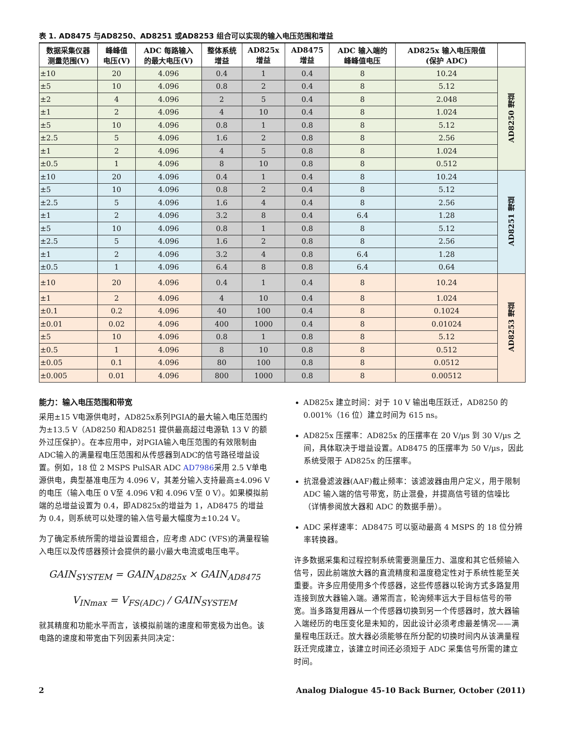表 1. AD8475 与AD8250、AD8251 或AD8253 组合可以实现的输入电压范围和增益
| 数据采集仪器 测量范围(V) | 峰峰值 电压(V) | ADC 每路输入 的最大电压(V) | 整体系统 增益 | AD825x 增益 | AD8475 增益 | ADC 输入端的 峰峰值电压 | AD825x 输入电压限值 (保护 ADC) | |
| --- | --- | --- | --- | --- | --- | --- | --- | --- |
| ±10 | 20 | 4.096 | 0.4 | 1 | 0.4 | 8 | 10.24 | AD8250 增益 |
| ±5 | 10 | 4.096 | 0.8 | 2 | 0.4 | 8 | 5.12 | |
| ±2 | 4 | 4.096 | 2 | 5 | 0.4 | 8 | 2.048 | |
| ±1 | 2 | 4.096 | 4 | 10 | 0.4 | 8 | 1.024 | |
| ±5 | 10 | 4.096 | 0.8 | 1 | 0.8 | 8 | 5.12 | |
| ±2.5 | 5 | 4.096 | 1.6 | 2 | 0.8 | 8 | 2.56 | |
| ±1 | 2 | 4.096 | 4 | 5 | 0.8 | 8 | 1.024 | |
| ±0.5 | 1 | 4.096 | 8 | 10 | 0.8 | 8 | 0.512 | |
| ±10 | 20 | 4.096 | 0.4 | 1 | 0.4 | 8 | 10.24 | AD8251 增益 |
| ±5 | 10 | 4.096 | 0.8 | 2 | 0.4 | 8 | 5.12 | |
| ±2.5 | 5 | 4.096 | 1.6 | 4 | 0.4 | 8 | 2.56 | |
| ±1 | 2 | 4.096 | 3.2 | 8 | 0.4 | 6.4 | 1.28 | |
| ±5 | 10 | 4.096 | 0.8 | 1 | 0.8 | 8 | 5.12 | |
| ±2.5 | 5 | 4.096 | 1.6 | 2 | 0.8 | 8 | 2.56 | |
| ±1 | 2 | 4.096 | 3.2 | 4 | 0.8 | 6.4 | 1.28 | |
| ±0.5 | 1 | 4.096 | 6.4 | 8 | 0.8 | 6.4 | 0.64 | |
| ±10 | 20 | 4.096 | 0.4 | 1 | 0.4 | 8 | 10.24 | AD8253 增益 |
| ±1 | 2 | 4.096 | 4 | 10 | 0.4 | 8 | 1.024 | |
| ±0.1 | 0.2 | 4.096 | 40 | 100 | 0.4 | 8 | 0.1024 | |
| ±0.01 | 0.02 | 4.096 | 400 | 1000 | 0.4 | 8 | 0.01024 | |
| ±5 | 10 | 4.096 | 0.8 | 1 | 0.8 | 8 | 5.12 | |
| ±0.5 | 1 | 4.096 | 8 | 10 | 0.8 | 8 | 0.512 | |
| ±0.05 | 0.1 | 4.096 | 80 | 100 | 0.8 | 8 | 0.0512 | |
| ±0.005 | 0.01 | 4.096 | 800 | 1000 | 0.8 | 8 | 0.00512 | |
能力：输入电压范围和带宽
采用±15 V电源供电时，AD825x系列PGIA的最大输入电压范围约为±13.5 V（AD8250 和AD8251 提供最高超过电源轨 13 V 的额外过压保护）。在本应用中，对PGIA输入电压范围的有效限制由ADC输入的满量程电压范围和从传感器到ADC的信号路径增益设置。例如，18 位 2 MSPS PulSAR ADC AD7986采用 2.5 V单电源供电，典型基准电压为 4.096 V，其差分输入支持最高±4.096 V的电压（输入电压 0 V至 4.096 V和 4.096 V至 0 V）。如果模拟前端的总增益设置为 0.4，即AD825x的增益为 1，AD8475 的增益为 0.4，则系统可以处理的输入信号最大幅度为±10.24 V。
为了确定系统所需的增益设置组合，应考虑 ADC (VFS)的满量程输入电压以及传感器预计会提供的最小/最大电流或电压电平。
GAIN<sub>SYSTEM</sub> = GAIN<sub>AD825x</sub> × GAIN<sub>AD8475</sub>
V<sub>INmax</sub> = V<sub>FS(ADC)</sub> / GAIN<sub>SYSTEM</sub>
就其精度和功能水平而言，该模拟前端的速度和带宽极为出色。该电路的速度和带宽由下列因素共同决定：
AD825x 建立时间：对于 10 V 输出电压跃迁，AD8250 的 0.001%（16 位）建立时间为 615 ns。
AD825x 压摆率：AD825x 的压摆率在 20 V/µs 到 30 V/µs 之间，具体取决于增益设置。AD8475 的压摆率为 50 V/µs，因此系统受限于 AD825x 的压摆率。
抗混叠滤波器(AAF)截止频率：该滤波器由用户定义，用于限制 ADC 输入端的信号带宽，防止混叠，并提高信号链的信噪比（详情参阅放大器和 ADC 的数据手册）。
ADC 采样速率：AD8475 可以驱动最高 4 MSPS 的 18 位分辨率转换器。
许多数据采集和过程控制系统需要测量压力、温度和其它低频输入信号，因此前端放大器的直流精度和温度稳定性对于系统性能至关重要。许多应用使用多个传感器，这些传感器以轮询方式多路复用连接到放大器输入端。通常而言，轮询频率远大于目标信号的带宽。当多路复用器从一个传感器切换到另一个传感器时，放大器输入端经历的电压变化是未知的，因此设计必须考虑最差情况——满量程电压跃迁。放大器必须能够在所分配的切换时间内从该满量程跃迁完成建立，该建立时间还必须短于 ADC 采集信号所需的建立时间。
2 Analog Dialogue 45-10 Back Burner, October (2011)